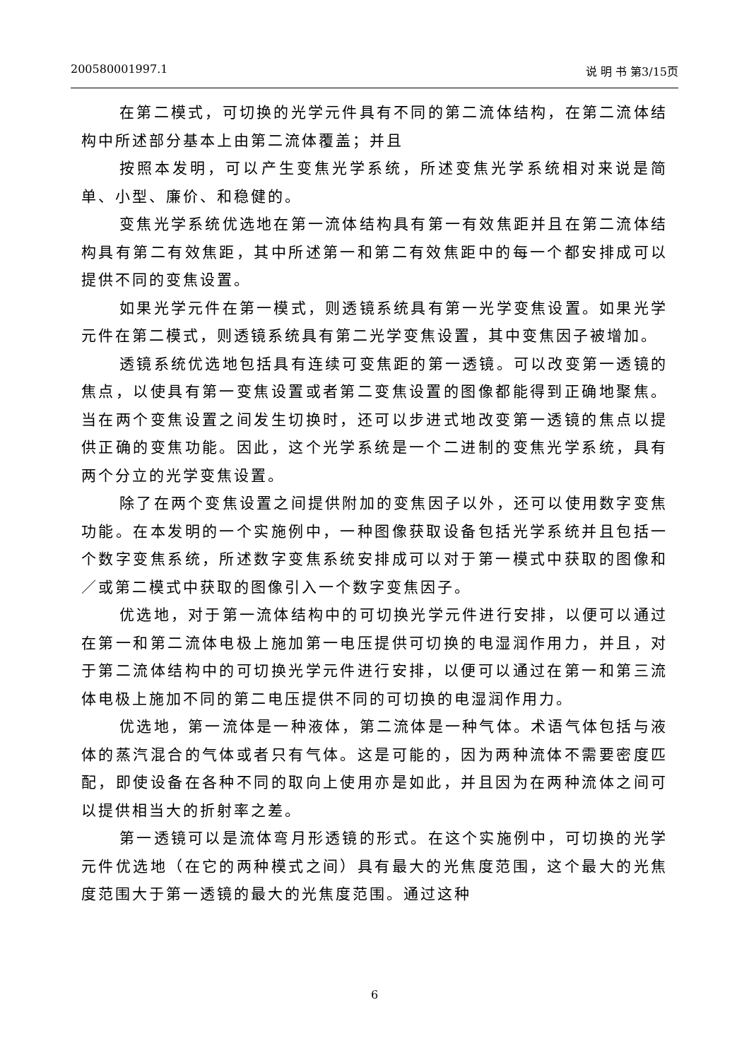200580001997.1 说 明 书 第3/15页
在第二模式，可切换的光学元件具有不同的第二流体结构，在第二流体结构中所述部分基本上由第二流体覆盖；并且
按照本发明，可以产生变焦光学系统，所述变焦光学系统相对来说是简单、小型、廉价、和稳健的。
变焦光学系统优选地在第一流体结构具有第一有效焦距并且在第二流体结构具有第二有效焦距，其中所述第一和第二有效焦距中的每一个都安排成可以提供不同的变焦设置。
如果光学元件在第一模式，则透镜系统具有第一光学变焦设置。如果光学元件在第二模式，则透镜系统具有第二光学变焦设置，其中变焦因子被增加。
透镜系统优选地包括具有连续可变焦距的第一透镜。可以改变第一透镜的焦点，以使具有第一变焦设置或者第二变焦设置的图像都能得到正确地聚焦。当在两个变焦设置之间发生切换时，还可以步进式地改变第一透镜的焦点以提供正确的变焦功能。因此，这个光学系统是一个二进制的变焦光学系统，具有两个分立的光学变焦设置。
除了在两个变焦设置之间提供附加的变焦因子以外，还可以使用数字变焦功能。在本发明的一个实施例中，一种图像获取设备包括光学系统并且包括一个数字变焦系统，所述数字变焦系统安排成可以对于第一模式中获取的图像和／或第二模式中获取的图像引入一个数字变焦因子。
优选地，对于第一流体结构中的可切换光学元件进行安排，以便可以通过在第一和第二流体电极上施加第一电压提供可切换的电湿润作用力，并且，对于第二流体结构中的可切换光学元件进行安排，以便可以通过在第一和第三流体电极上施加不同的第二电压提供不同的可切换的电湿润作用力。
优选地，第一流体是一种液体，第二流体是一种气体。术语气体包括与液体的蒸汽混合的气体或者只有气体。这是可能的，因为两种流体不需要密度匹配，即使设备在各种不同的取向上使用亦是如此，并且因为在两种流体之间可以提供相当大的折射率之差。
第一透镜可以是流体弯月形透镜的形式。在这个实施例中，可切换的光学元件优选地（在它的两种模式之间）具有最大的光焦度范围，这个最大的光焦度范围大于第一透镜的最大的光焦度范围。通过这种
6